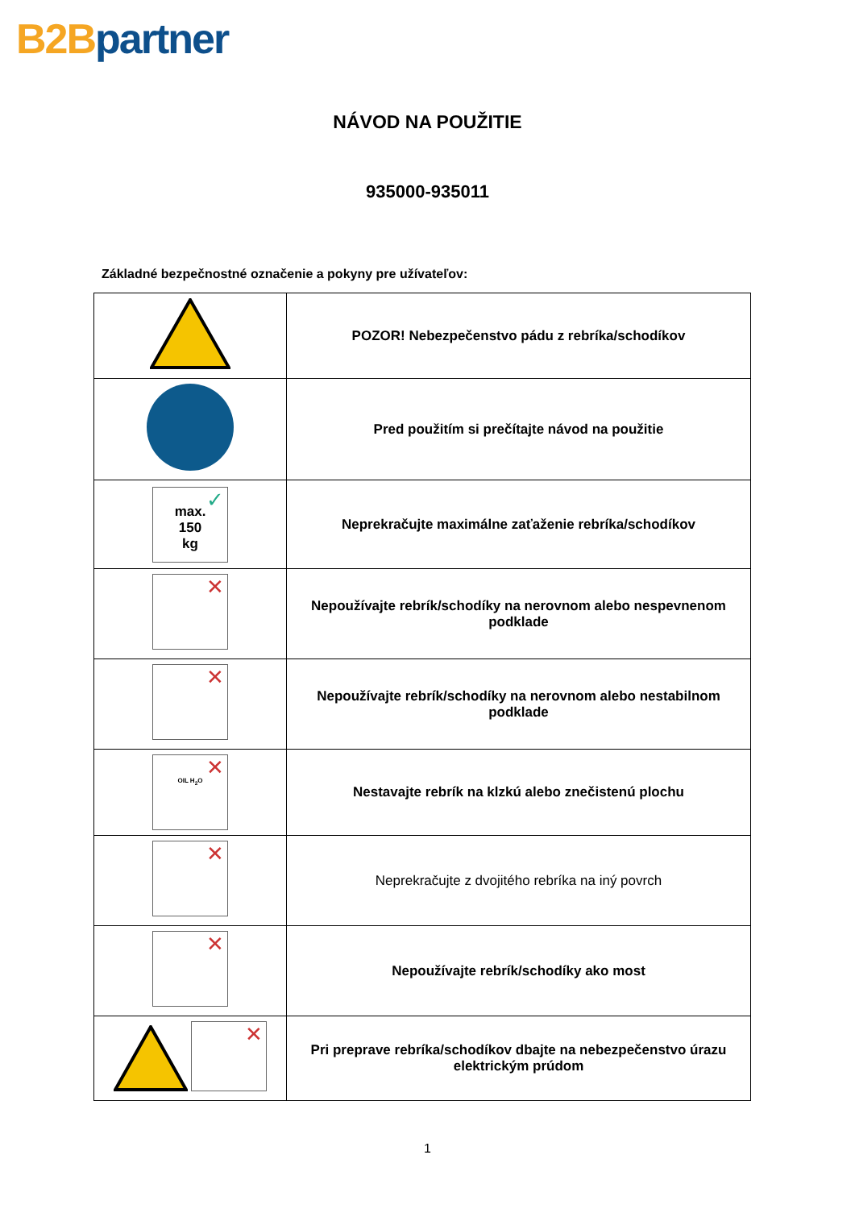B2B partner
NÁVOD NA POUŽITIE
935000-935011
Základné bezpečnostné označenie a pokyny pre užívateľov:
| | POZOR! Nebezpečenstvo pádu z rebríka/schodíkov |
| | Pred použitím si prečítajte návod na použitie |
| ✓ max. 150 kg | Neprekračujte maximálne zaťaženie rebríka/schodíkov |
| ✕ | Nepoužívajte rebrík/schodíky na nerovnom alebo nespevnenom podklade |
| ✕ | Nepoužívajte rebrík/schodíky na nerovnom alebo nestabilnom podklade |
| ✕ OIL H<sub>2</sub>O | Nestavajte rebrík na klzkú alebo znečistenú plochu |
| ✕ | Neprekračujte z dvojitého rebríka na iný povrch |
| ✕ | Nepoužívajte rebrík/schodíky ako most |
| ✕ | Pri preprave rebríka/schodíkov dbajte na nebezpečenstvo úrazu elektrickým prúdom |
1